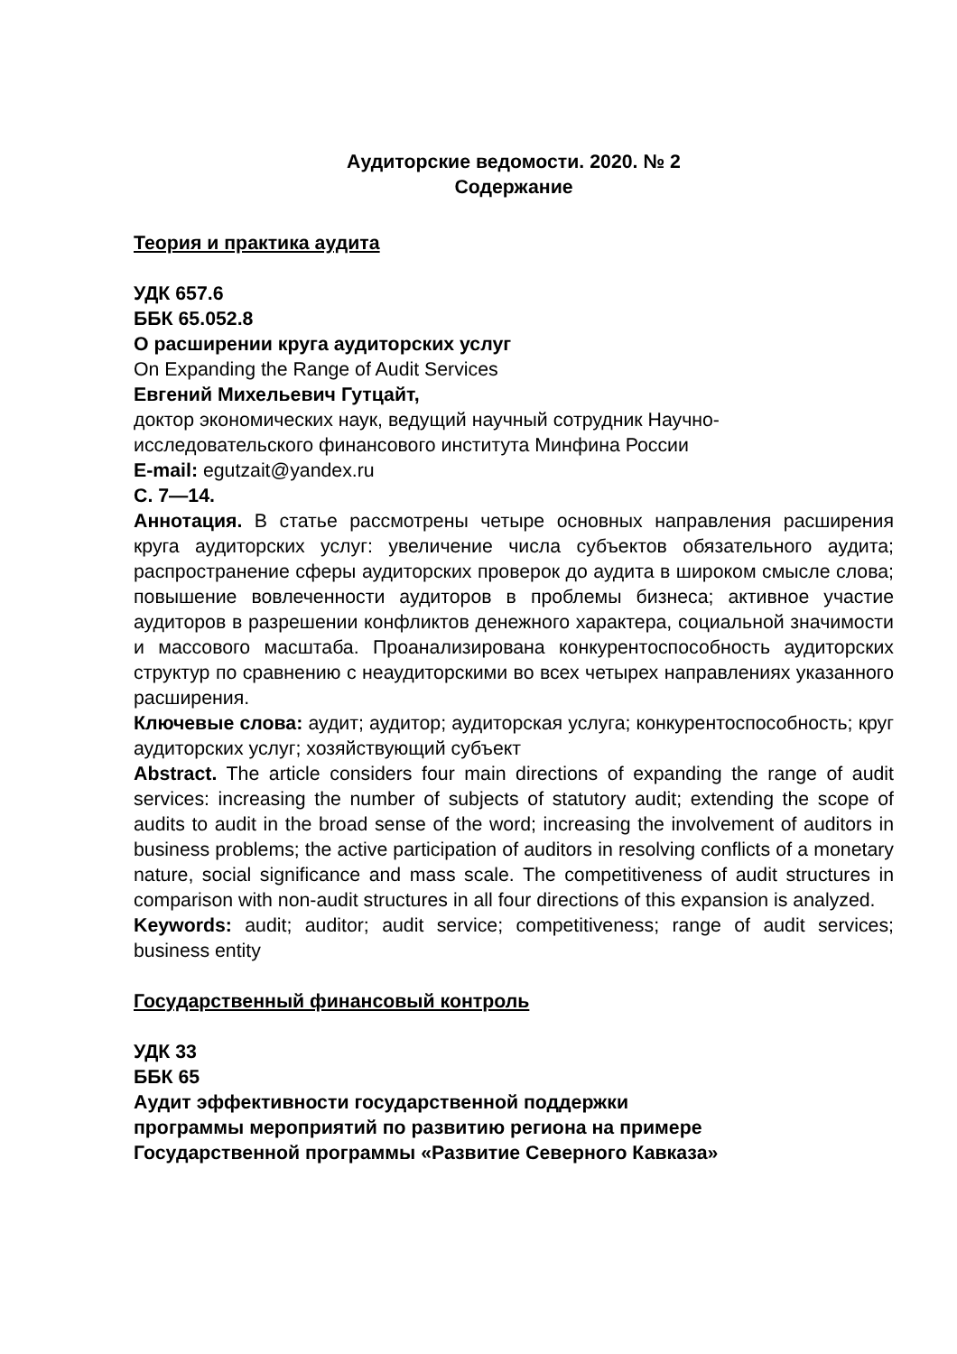Аудиторские ведомости. 2020. № 2
Содержание
Теория и практика аудита
УДК 657.6
ББК 65.052.8
О расширении круга аудиторских услуг
On Expanding the Range of Audit Services
Евгений Михельевич Гутцайт,
доктор экономических наук, ведущий научный сотрудник Научно-исследовательского финансового института Минфина России
E-mail: egutzait@yandex.ru
С. 7—14.
Аннотация. В статье рассмотрены четыре основных направления расширения круга аудиторских услуг: увеличение числа субъектов обязательного аудита; распространение сферы аудиторских проверок до аудита в широком смысле слова; повышение вовлеченности аудиторов в проблемы бизнеса; активное участие аудиторов в разрешении конфликтов денежного характера, социальной значимости и массового масштаба. Проанализирована конкурентоспособность аудиторских структур по сравнению с неаудиторскими во всех четырех направлениях указанного расширения.
Ключевые слова: аудит; аудитор; аудиторская услуга; конкурентоспособность; круг аудиторских услуг; хозяйствующий субъект
Abstract. The article considers four main directions of expanding the range of audit services: increasing the number of subjects of statutory audit; extending the scope of audits to audit in the broad sense of the word; increasing the involvement of auditors in business problems; the active participation of auditors in resolving conflicts of a monetary nature, social significance and mass scale. The competitiveness of audit structures in comparison with non-audit structures in all four directions of this expansion is analyzed.
Keywords: audit; auditor; audit service; competitiveness; range of audit services; business entity
Государственный финансовый контроль
УДК 33
ББК 65
Аудит эффективности государственной поддержки
программы мероприятий по развитию региона на примере
Государственной программы «Развитие Северного Кавказа»